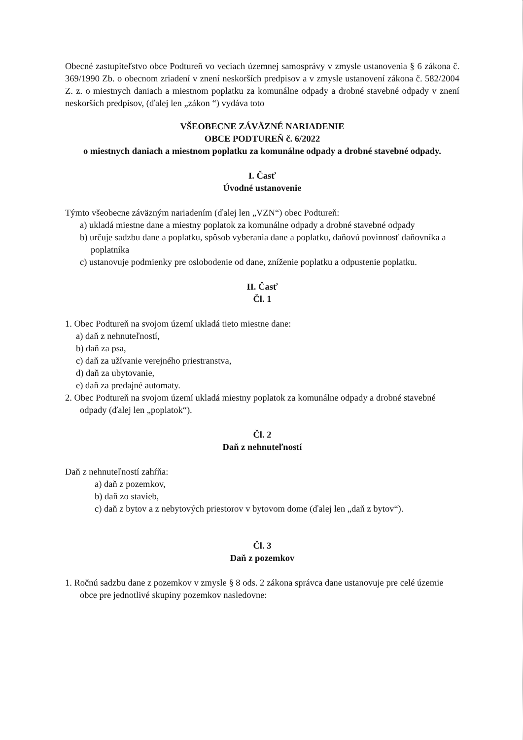Obecné zastupiteľstvo obce Podtureň vo veciach územnej samosprávy v zmysle ustanovenia § 6 zákona č. 369/1990 Zb. o obecnom zriadení v znení neskorších predpisov a v zmysle ustanovení zákona č. 582/2004 Z. z. o miestnych daniach a miestnom poplatku za komunálne odpady a drobné stavebné odpady v znení neskorších predpisov, (ďalej len „zákon “) vydáva toto
VŠEOBECNE ZÁVÄZNÉ NARIADENIE
OBCE PODTUREŇ č. 6/2022
o miestnych daniach a miestnom poplatku za komunálne odpady a drobné stavebné odpady.
I. Časť
Úvodné ustanovenie
Týmto všeobecne záväzným nariadením (ďalej len „VZN“) obec Podtureň:
a) ukladá miestne dane a miestny poplatok za komunálne odpady a drobné stavebné odpady
b) určuje sadzbu dane a poplatku, spôsob vyberania dane a poplatku, daňovú povinnosť daňovníka a poplatníka
c) ustanovuje podmienky pre oslobodenie od dane, zníženie poplatku a odpustenie poplatku.
II. Časť
Čl. 1
1. Obec Podtureň na svojom území ukladá tieto miestne dane:
a) daň z nehnuteľností,
b) daň za psa,
c) daň za užívanie verejného priestranstva,
d) daň za ubytovanie,
e) daň za predajné automaty.
2. Obec Podtureň na svojom území ukladá miestny poplatok za komunálne odpady a drobné stavebné odpady (ďalej len „poplatok“).
Čl. 2
Daň z nehnuteľností
Daň z nehnuteľností zahŕňa:
a) daň z pozemkov,
b) daň zo stavieb,
c) daň z bytov a z nebytových priestorov v bytovom dome (ďalej len „daň z bytov“).
Čl. 3
Daň z pozemkov
1. Ročnú sadzbu dane z pozemkov v zmysle § 8 ods. 2 zákona správca dane ustanovuje pre celé územie obce pre jednotlivé skupiny pozemkov nasledovne: